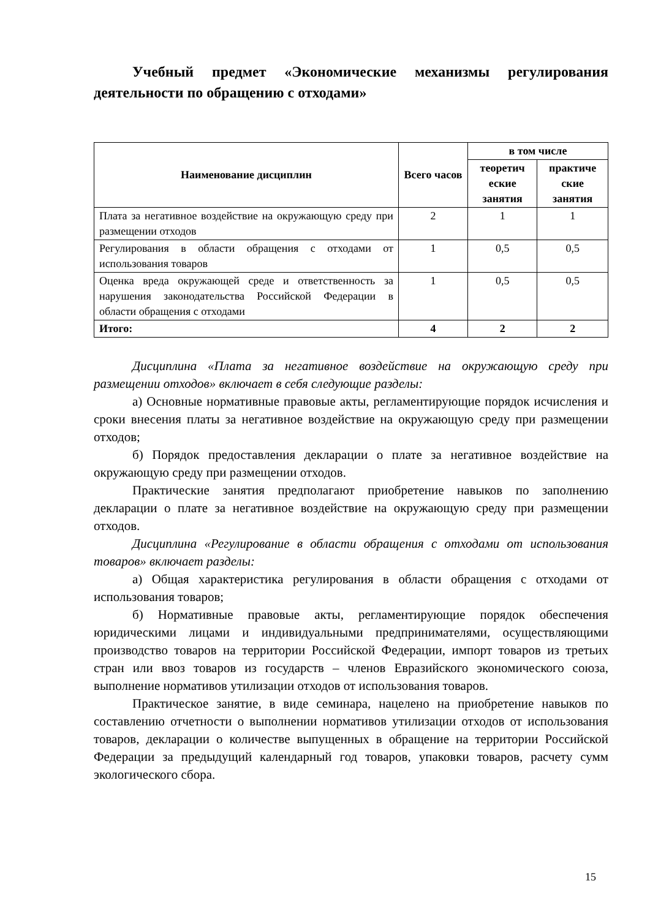Учебный предмет «Экономические механизмы регулирования деятельности по обращению с отходами»
| Наименование дисциплин | Всего часов | в том числе | |
| --- | --- | --- | --- |
| | | теоретич еские занятия | практиче ские занятия |
| Плата за негативное воздействие на окружающую среду при размещении отходов | 2 | 1 | 1 |
| Регулирования в области обращения с отходами от использования товаров | 1 | 0,5 | 0,5 |
| Оценка вреда окружающей среде и ответственность за нарушения законодательства Российской Федерации в области обращения с отходами | 1 | 0,5 | 0,5 |
| Итого: | 4 | 2 | 2 |
Дисциплина «Плата за негативное воздействие на окружающую среду при размещении отходов» включает в себя следующие разделы:
а) Основные нормативные правовые акты, регламентирующие порядок исчисления и сроки внесения платы за негативное воздействие на окружающую среду при размещении отходов;
б) Порядок предоставления декларации о плате за негативное воздействие на окружающую среду при размещении отходов.
Практические занятия предполагают приобретение навыков по заполнению декларации о плате за негативное воздействие на окружающую среду при размещении отходов.
Дисциплина «Регулирование в области обращения с отходами от использования товаров» включает разделы:
а) Общая характеристика регулирования в области обращения с отходами от использования товаров;
б) Нормативные правовые акты, регламентирующие порядок обеспечения юридическими лицами и индивидуальными предпринимателями, осуществляющими производство товаров на территории Российской Федерации, импорт товаров из третьих стран или ввоз товаров из государств – членов Евразийского экономического союза, выполнение нормативов утилизации отходов от использования товаров.
Практическое занятие, в виде семинара, нацелено на приобретение навыков по составлению отчетности о выполнении нормативов утилизации отходов от использования товаров, декларации о количестве выпущенных в обращение на территории Российской Федерации за предыдущий календарный год товаров, упаковки товаров, расчету сумм экологического сбора.
15